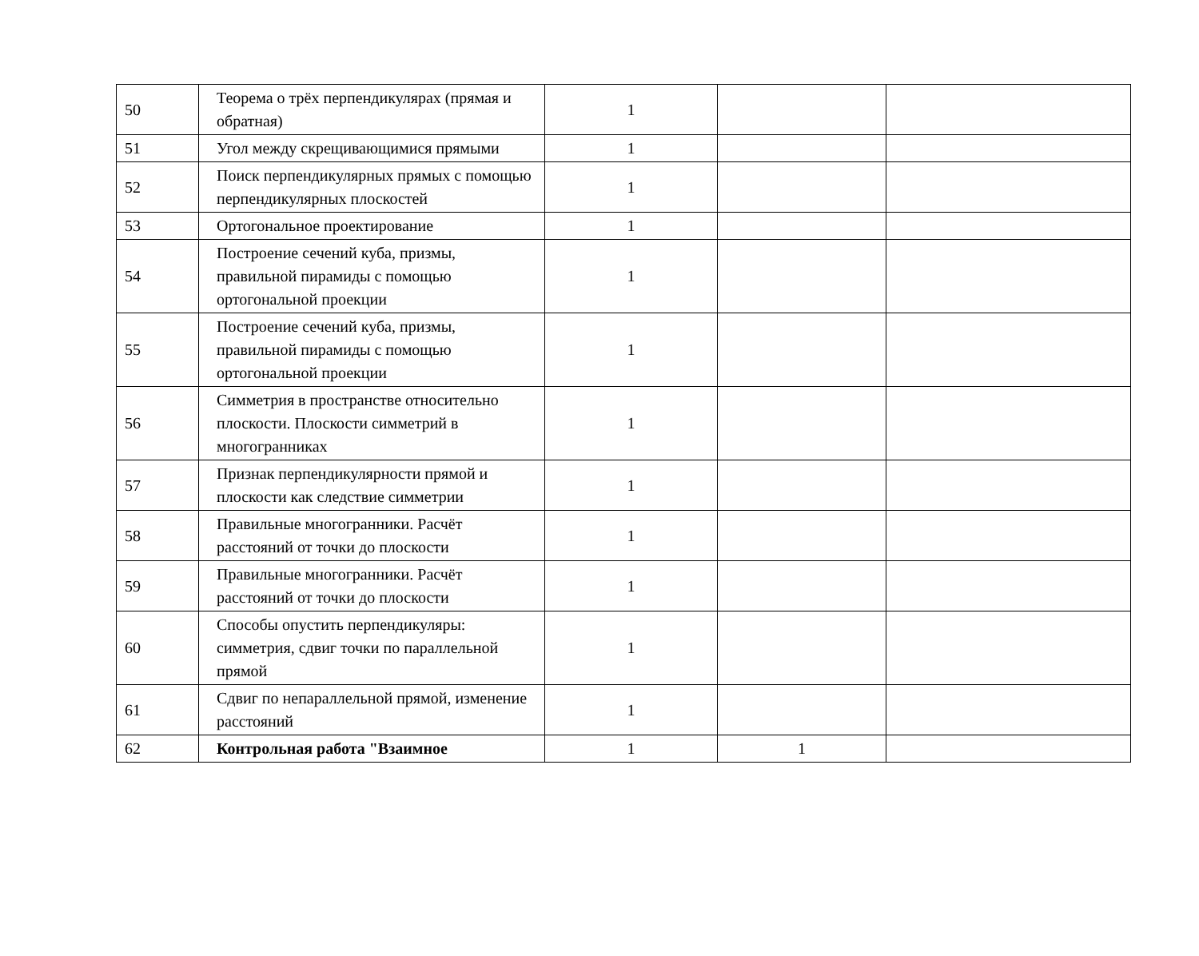| 50 | Теорема о трёх перпендикулярах (прямая и обратная) | 1 | | |
| 51 | Угол между скрещивающимися прямыми | 1 | | |
| 52 | Поиск перпендикулярных прямых с помощью перпендикулярных плоскостей | 1 | | |
| 53 | Ортогональное проектирование | 1 | | |
| 54 | Построение сечений куба, призмы, правильной пирамиды с помощью ортогональной проекции | 1 | | |
| 55 | Построение сечений куба, призмы, правильной пирамиды с помощью ортогональной проекции | 1 | | |
| 56 | Симметрия в пространстве относительно плоскости. Плоскости симметрий в многогранниках | 1 | | |
| 57 | Признак перпендикулярности прямой и плоскости как следствие симметрии | 1 | | |
| 58 | Правильные многогранники. Расчёт расстояний от точки до плоскости | 1 | | |
| 59 | Правильные многогранники. Расчёт расстояний от точки до плоскости | 1 | | |
| 60 | Способы опустить перпендикуляры: симметрия, сдвиг точки по параллельной прямой | 1 | | |
| 61 | Сдвиг по непараллельной прямой, изменение расстояний | 1 | | |
| 62 | Контрольная работа "Взаимное | 1 | 1 | |